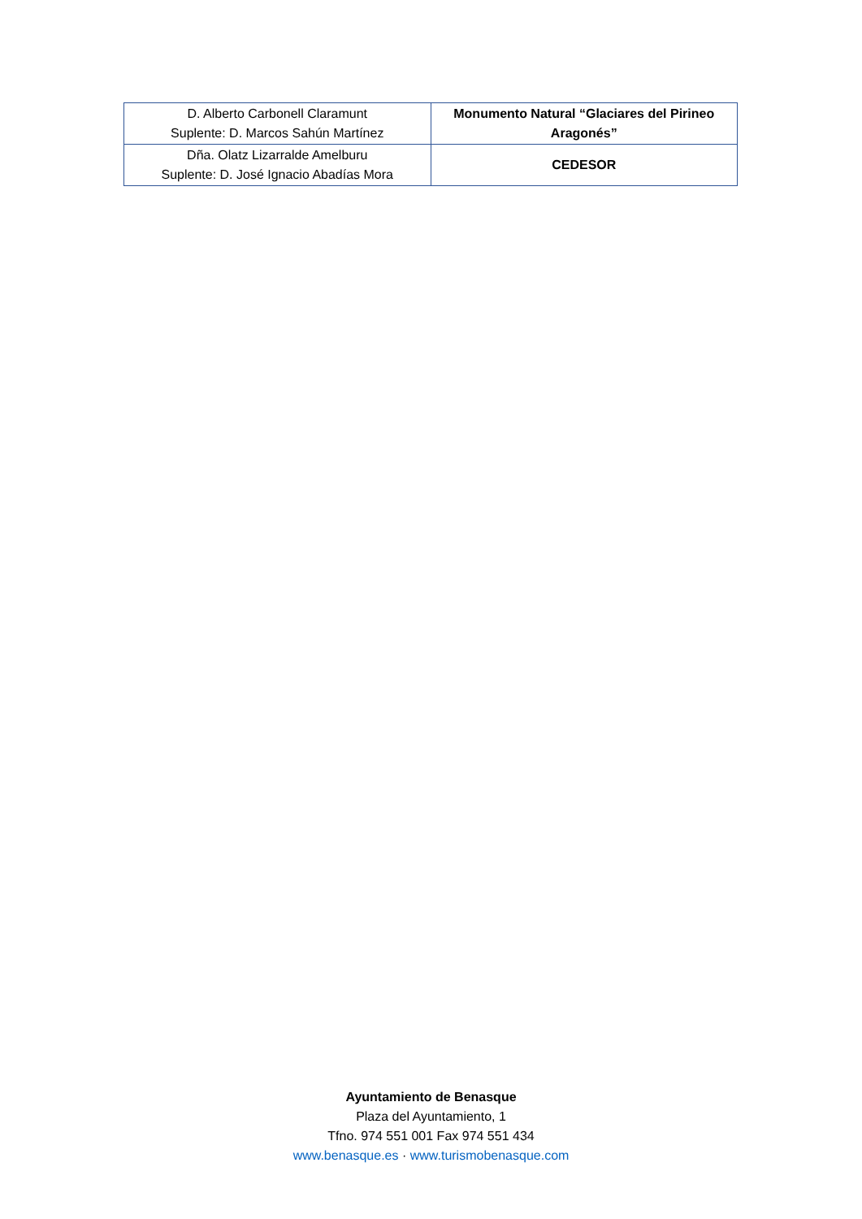| D. Alberto Carbonell Claramunt Suplente: D. Marcos Sahún Martínez | Monumento Natural “Glaciares del Pirineo Aragonés” |
| Dña. Olatz Lizarralde Amelburu Suplente: D. José Ignacio Abadías Mora | CEDESOR |
Ayuntamiento de Benasque
Plaza del Ayuntamiento, 1
Tfno. 974 551 001 Fax 974 551 434
www.benasque.es · www.turismobenasque.com